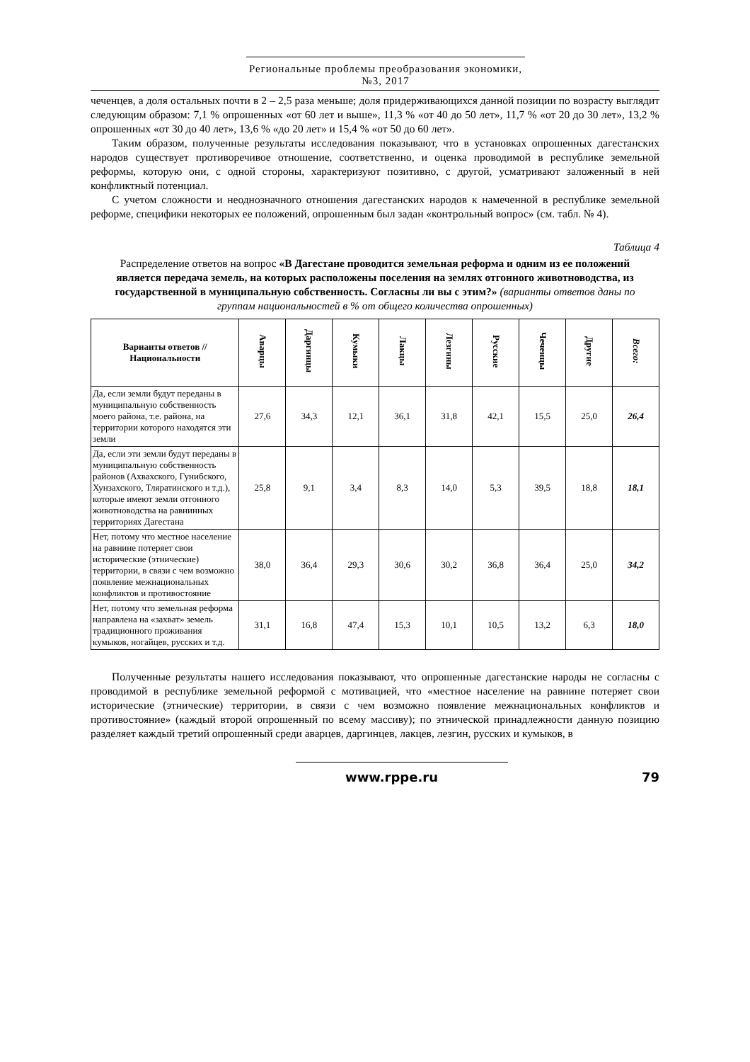Региональные проблемы преобразования экономики, №3, 2017
чеченцев, а доля остальных почти в 2 – 2,5 раза меньше; доля придерживающихся данной позиции по возрасту выглядит следующим образом: 7,1 % опрошенных «от 60 лет и выше», 11,3 % «от 40 до 50 лет», 11,7 % «от 20 до 30 лет», 13,2 % опрошенных «от 30 до 40 лет», 13,6 % «до 20 лет» и 15,4 % «от 50 до 60 лет».
Таким образом, полученные результаты исследования показывают, что в установках опрошенных дагестанских народов существует противоречивое отношение, соответственно, и оценка проводимой в республике земельной реформы, которую они, с одной стороны, характеризуют позитивно, с другой, усматривают заложенный в ней конфликтный потенциал.
С учетом сложности и неоднозначного отношения дагестанских народов к намеченной в республике земельной реформе, специфики некоторых ее положений, опрошенным был задан «контрольный вопрос» (см. табл. № 4).
Таблица 4
Распределение ответов на вопрос «В Дагестане проводится земельная реформа и одним из ее положений является передача земель, на которых расположены поселения на землях отгонного животноводства, из государственной в муниципальную собственность. Согласны ли вы с этим?» (варианты ответов даны по группам национальностей в % от общего количества опрошенных)
| Варианты ответов // Национальности | Аварцы | Даргинцы | Кумыки | Лакцы | Лезгины | Русские | Чеченцы | Другие | Всего: |
| --- | --- | --- | --- | --- | --- | --- | --- | --- | --- |
| Да, если земли будут переданы в муниципальную собственность моего района, т.е. района, на территории которого находятся эти земли | 27,6 | 34,3 | 12,1 | 36,1 | 31,8 | 42,1 | 15,5 | 25,0 | 26,4 |
| Да, если эти земли будут переданы в муниципальную собственность районов (Ахвахского, Гунибского, Хунзахского, Тляратинского и т.д.), которые имеют земли отгонного животноводства на равнинных территориях Дагестана | 25,8 | 9,1 | 3,4 | 8,3 | 14,0 | 5,3 | 39,5 | 18,8 | 18,1 |
| Нет, потому что местное население на равнине потеряет свои исторические (этнические) территории, в связи с чем возможно появление межнациональных конфликтов и противостояние | 38,0 | 36,4 | 29,3 | 30,6 | 30,2 | 36,8 | 36,4 | 25,0 | 34,2 |
| Нет, потому что земельная реформа направлена на «захват» земель традиционного проживания кумыков, ногайцев, русских и т.д. | 31,1 | 16,8 | 47,4 | 15,3 | 10,1 | 10,5 | 13,2 | 6,3 | 18,0 |
Полученные результаты нашего исследования показывают, что опрошенные дагестанские народы не согласны с проводимой в республике земельной реформой с мотивацией, что «местное население на равнине потеряет свои исторические (этнические) территории, в связи с чем возможно появление межнациональных конфликтов и противостояние» (каждый второй опрошенный по всему массиву); по этнической принадлежности данную позицию разделяет каждый третий опрошенный среди аварцев, даргинцев, лакцев, лезгин, русских и кумыков, в
www.rppe.ru 79